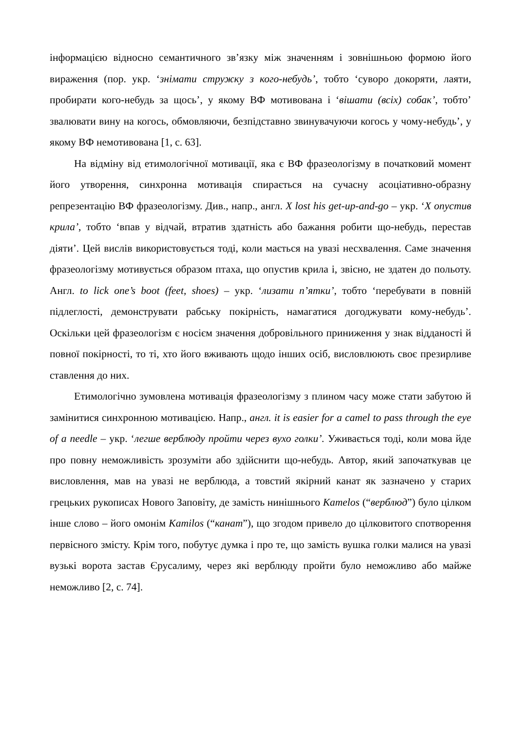інформацією відносно семантичного зв’язку між значенням і зовнішньою формою його вираження (пор. укр. ‘знімати стружку з кого-небудь’, тобто ‘суворо докоряти, лаяти, пробирати кого-небудь за щось’, у якому ВФ мотивована і ‘вішати (всіх) собак’, тобто’ звалювати вину на когось, обмовляючи, безпідставно звинувачуючи когось у чому-небудь’, у якому ВФ немотивована [1, с. 63].
На відміну від етимологічної мотивації, яка є ВФ фразеологізму в початковий момент його утворення, синхронна мотивація спирається на сучасну асоціативно-образну репрезентацію ВФ фразеологізму. Див., напр., англ. X lost his get-up-and-go – укр. ‘X опустив крила’, тобто ‘впав у відчай, втратив здатність або бажання робити що-небудь, перестав діяти’. Цей вислів використовується тоді, коли мається на увазі несхвалення. Саме значення фразеологізму мотивується образом птаха, що опустив крила і, звісно, не здатен до польоту. Англ. to lick one’s boot (feet, shoes) – укр. ‘лизати п’ятки’, тобто ‘перебувати в повній підлеглості, демонструвати рабську покірність, намагатися догоджувати кому-небудь’. Оскільки цей фразеологізм є носієм значення добровільного приниження у знак відданості й повної покірності, то ті, хто його вживають щодо інших осіб, висловлюють своє презирливе ставлення до них.
Етимологічно зумовлена мотивація фразеологізму з плином часу може стати забутою й замінитися синхронною мотивацією. Напр., англ. it is easier for a camel to pass through the eye of a needle – укр. ‘легше верблюду пройти через вухо голки’. Уживається тоді, коли мова йде про повну неможливість зрозуміти або здійснити що-небудь. Автор, який започаткував це висловлення, мав на увазі не верблюда, а товстий якірний канат як зазначено у старих грецьких рукописах Нового Заповіту, де замість нинішнього Kamelos (“верблюд”) було цілком інше слово – його омонім Kamilos (“канат”), що згодом привело до цілковитого спотворення первісного змісту. Крім того, побутує думка і про те, що замість вушка голки малися на увазі вузькі ворота застав Єрусалиму, через які верблюду пройти було неможливо або майже неможливо [2, с. 74].